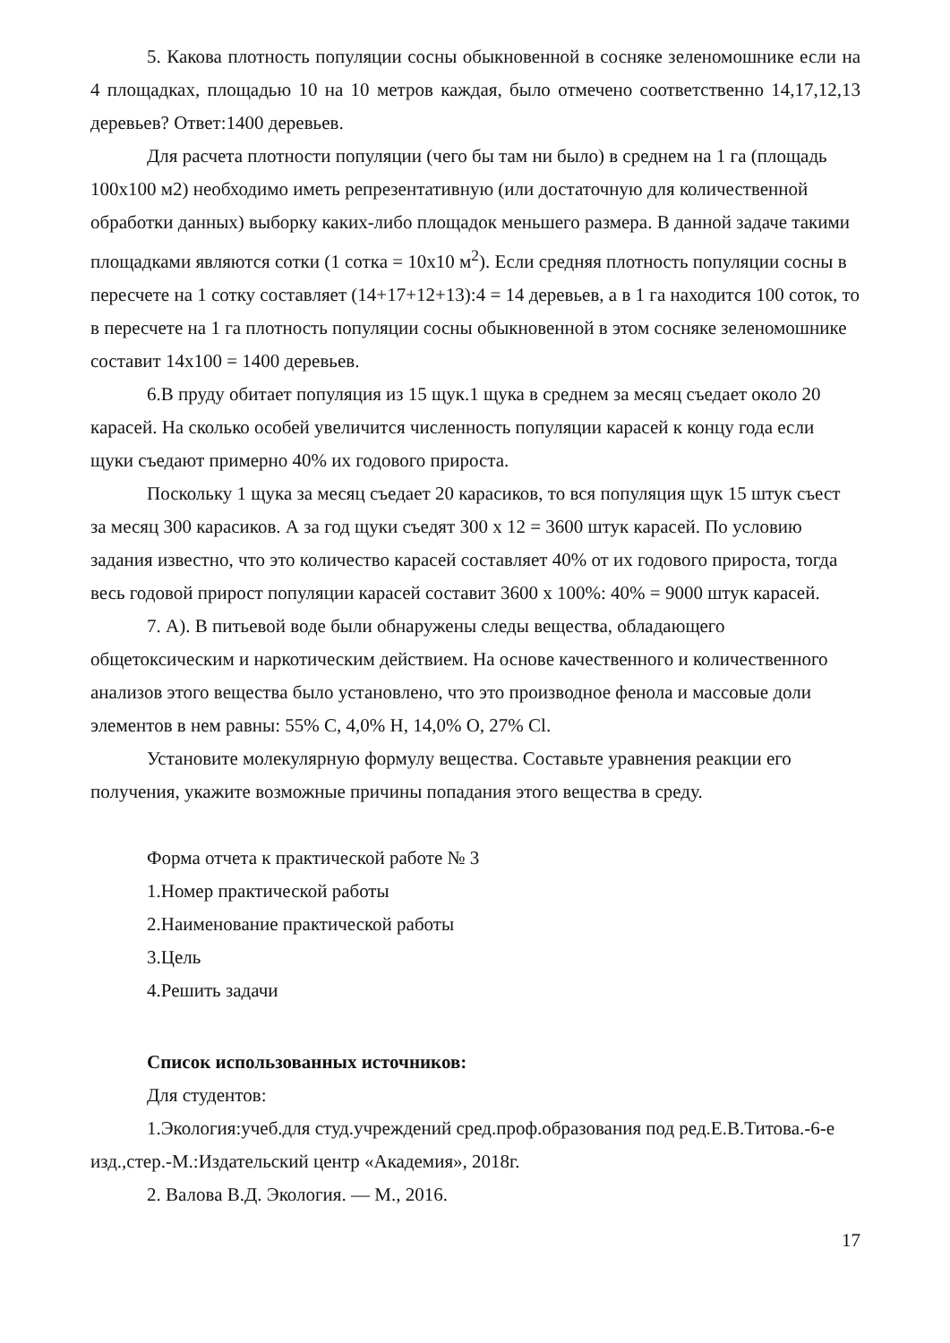5. Какова плотность популяции сосны обыкновенной в сосняке зеленомошнике если на 4 площадках, площадью 10 на 10 метров каждая, было отмечено соответственно 14,17,12,13 деревьев? Ответ:1400 деревьев.
Для расчета плотности популяции (чего бы там ни было) в среднем на 1 га (площадь 100х100 м2) необходимо иметь репрезентативную (или достаточную для количественной обработки данных) выборку каких-либо площадок меньшего размера. В данной задаче такими площадками являются сотки (1 сотка = 10х10 м<sup>2</sup>). Если средняя плотность популяции сосны в пересчете на 1 сотку составляет (14+17+12+13):4 = 14 деревьев, а в 1 га находится 100 соток, то в пересчете на 1 га плотность популяции сосны обыкновенной в этом сосняке зеленомошнике составит 14х100 = 1400 деревьев.
6.В пруду обитает популяция из 15 щук.1 щука в среднем за месяц съедает около 20 карасей. На сколько особей увеличится численность популяции карасей к концу года если щуки съедают примерно 40% их годового прироста.
Поскольку 1 щука за месяц съедает 20 карасиков, то вся популяция щук 15 штук съест за месяц 300 карасиков. А за год щуки съедят 300 х 12 = 3600 штук карасей. По условию задания известно, что это количество карасей составляет 40% от их годового прироста, тогда весь годовой прирост популяции карасей составит 3600 х 100%: 40% = 9000 штук карасей.
7. А). В питьевой воде были обнаружены следы вещества, обладающего общетоксическим и наркотическим действием. На основе качественного и количественного анализов этого вещества было установлено, что это производное фенола и массовые доли элементов в нем равны: 55% C, 4,0% H, 14,0% O, 27% Cl.
Установите молекулярную формулу вещества. Составьте уравнения реакции его получения, укажите возможные причины попадания этого вещества в среду.
Форма отчета к практической работе № 3
1.Номер практической работы
2.Наименование практической работы
3.Цель
4.Решить задачи
Список использованных источников:
Для студентов:
1.Экология:учеб.для студ.учреждений сред.проф.образования под ред.Е.В.Титова.-6-е изд.,стер.-М.:Издательский центр «Академия», 2018г.
2. Валова В.Д. Экология. — М., 2016.
17